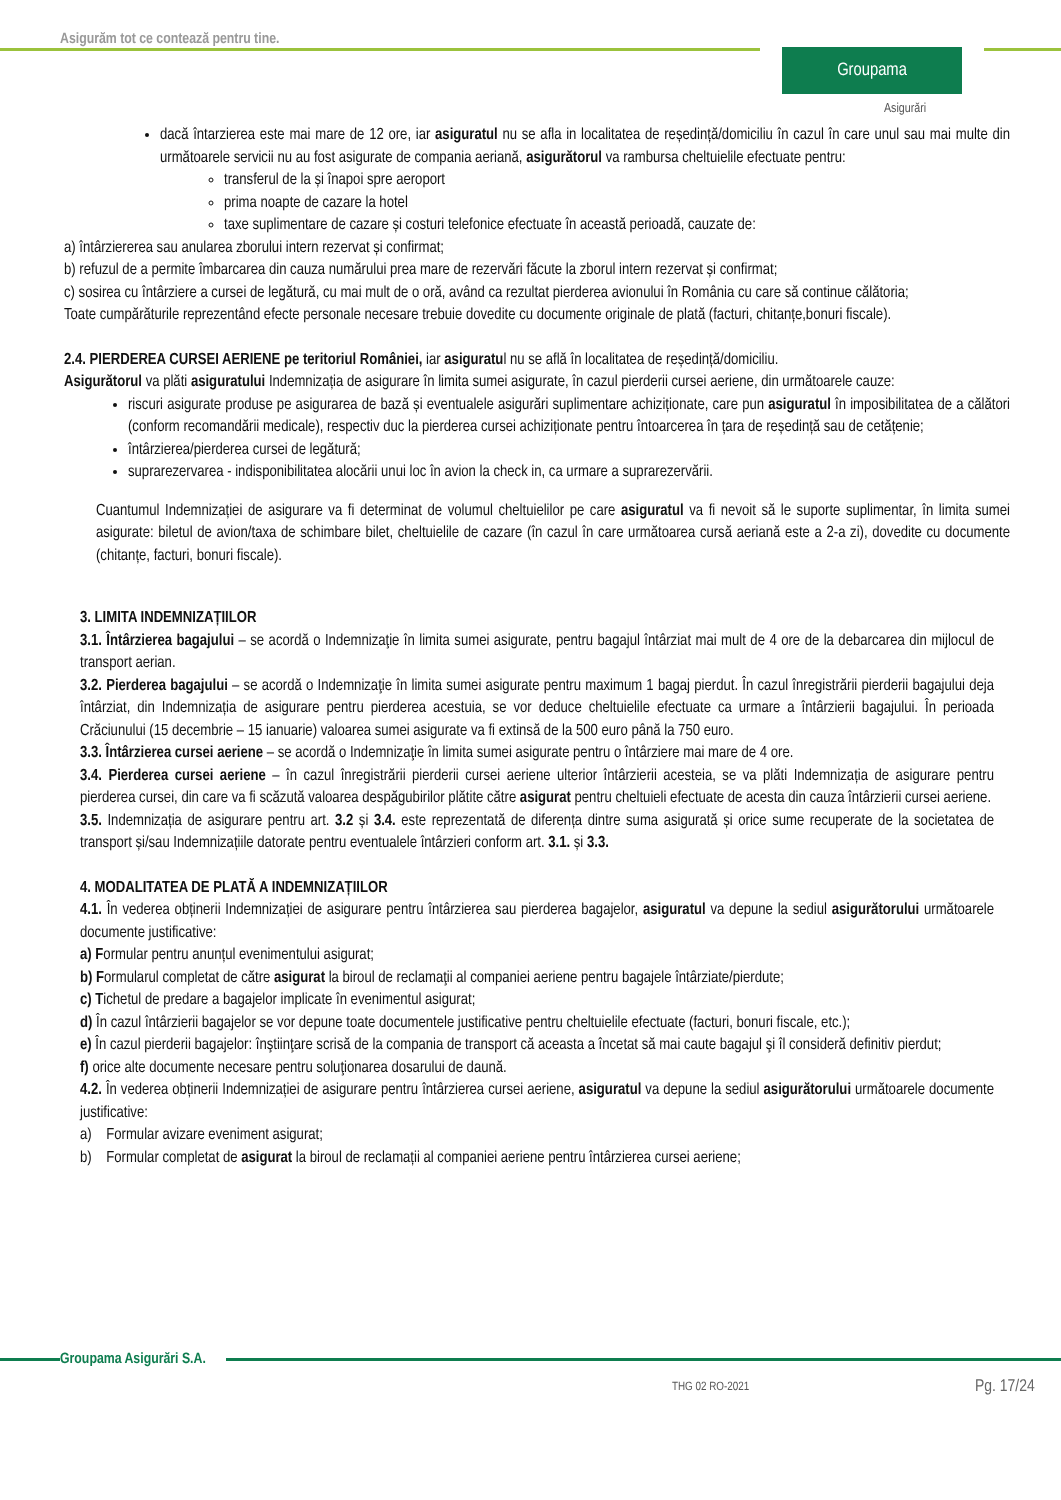Asigurăm tot ce contează pentru tine.
Groupama
Asigurări
dacă întarzierea este mai mare de 12 ore, iar asiguratul nu se afla in localitatea de reședință/domiciliu în cazul în care unul sau mai multe din următoarele servicii nu au fost asigurate de compania aeriană, asigurătorul va rambursa cheltuielile efectuate pentru:
transferul de la și înapoi spre aeroport
prima noapte de cazare la hotel
taxe suplimentare de cazare și costuri telefonice efectuate în această perioadă, cauzate de:
a) întârziererea sau anularea zborului intern rezervat și confirmat;
b) refuzul de a permite îmbarcarea din cauza numărului prea mare de rezervări făcute la zborul intern rezervat și confirmat;
c) sosirea cu întârziere a cursei de legătură, cu mai mult de o oră, având ca rezultat pierderea avionului în România cu care să continue călătoria;
Toate cumpărăturile reprezentând efecte personale necesare trebuie dovedite cu documente originale de plată (facturi, chitanțe,bonuri fiscale).
2.4. PIERDEREA CURSEI AERIENE pe teritoriul României, iar asiguratul nu se află în localitatea de reședință/domiciliu.
Asigurătorul va plăti asiguratului Indemnizația de asigurare în limita sumei asigurate, în cazul pierderii cursei aeriene, din următoarele cauze:
riscuri asigurate produse pe asigurarea de bază și eventualele asigurări suplimentare achiziționate, care pun asiguratul în imposibilitatea de a călători (conform recomandării medicale), respectiv duc la pierderea cursei achiziționate pentru întoarcerea în țara de reședință sau de cetățenie;
întârzierea/pierderea cursei de legătură;
suprarezervarea - indisponibilitatea alocării unui loc în avion la check in, ca urmare a suprarezervării.
Cuantumul Indemnizației de asigurare va fi determinat de volumul cheltuielilor pe care asiguratul va fi nevoit să le suporte suplimentar, în limita sumei asigurate: biletul de avion/taxa de schimbare bilet, cheltuielile de cazare (în cazul în care următoarea cursă aeriană este a 2-a zi), dovedite cu documente (chitanțe, facturi, bonuri fiscale).
3. LIMITA INDEMNIZAȚIILOR
3.1. Întârzierea bagajului – se acordă o Indemnizaţie în limita sumei asigurate, pentru bagajul întârziat mai mult de 4 ore de la debarcarea din mijlocul de transport aerian.
3.2. Pierderea bagajului – se acordă o Indemnizaţie în limita sumei asigurate pentru maximum 1 bagaj pierdut. În cazul înregistrării pierderii bagajului deja întârziat, din Indemnizația de asigurare pentru pierderea acestuia, se vor deduce cheltuielile efectuate ca urmare a întârzierii bagajului. În perioada Crăciunului (15 decembrie – 15 ianuarie) valoarea sumei asigurate va fi extinsă de la 500 euro până la 750 euro.
3.3. Întârzierea cursei aeriene – se acordă o Indemnizaţie în limita sumei asigurate pentru o întârziere mai mare de 4 ore.
3.4. Pierderea cursei aeriene – în cazul înregistrării pierderii cursei aeriene ulterior întârzierii acesteia, se va plăti Indemnizația de asigurare pentru pierderea cursei, din care va fi scăzută valoarea despăgubirilor plătite către asigurat pentru cheltuieli efectuate de acesta din cauza întârzierii cursei aeriene.
3.5. Indemnizația de asigurare pentru art. 3.2 și 3.4. este reprezentată de diferența dintre suma asigurată și orice sume recuperate de la societatea de transport și/sau Indemnizațiile datorate pentru eventualele întârzieri conform art. 3.1. și 3.3.
4. MODALITATEA DE PLATĂ A INDEMNIZAȚIILOR
4.1. În vederea obținerii Indemnizației de asigurare pentru întârzierea sau pierderea bagajelor, asiguratul va depune la sediul asigurătorului următoarele documente justificative:
a) Formular pentru anunțul evenimentului asigurat;
b) Formularul completat de către asigurat la biroul de reclamaţii al companiei aeriene pentru bagajele întârziate/pierdute;
c) Tichetul de predare a bagajelor implicate în evenimentul asigurat;
d) În cazul întârzierii bagajelor se vor depune toate documentele justificative pentru cheltuielile efectuate (facturi, bonuri fiscale, etc.);
e) În cazul pierderii bagajelor: înştiinţare scrisă de la compania de transport că aceasta a încetat să mai caute bagajul şi îl consideră definitiv pierdut;
f) orice alte documente necesare pentru soluţionarea dosarului de daună.
4.2. În vederea obținerii Indemnizației de asigurare pentru întârzierea cursei aeriene, asiguratul va depune la sediul asigurătorului următoarele documente justificative:
a) Formular avizare eveniment asigurat;
b) Formular completat de asigurat la biroul de reclamații al companiei aeriene pentru întârzierea cursei aeriene;
Groupama Asigurări S.A.
THG 02 RO-2021 Pg. 17/24